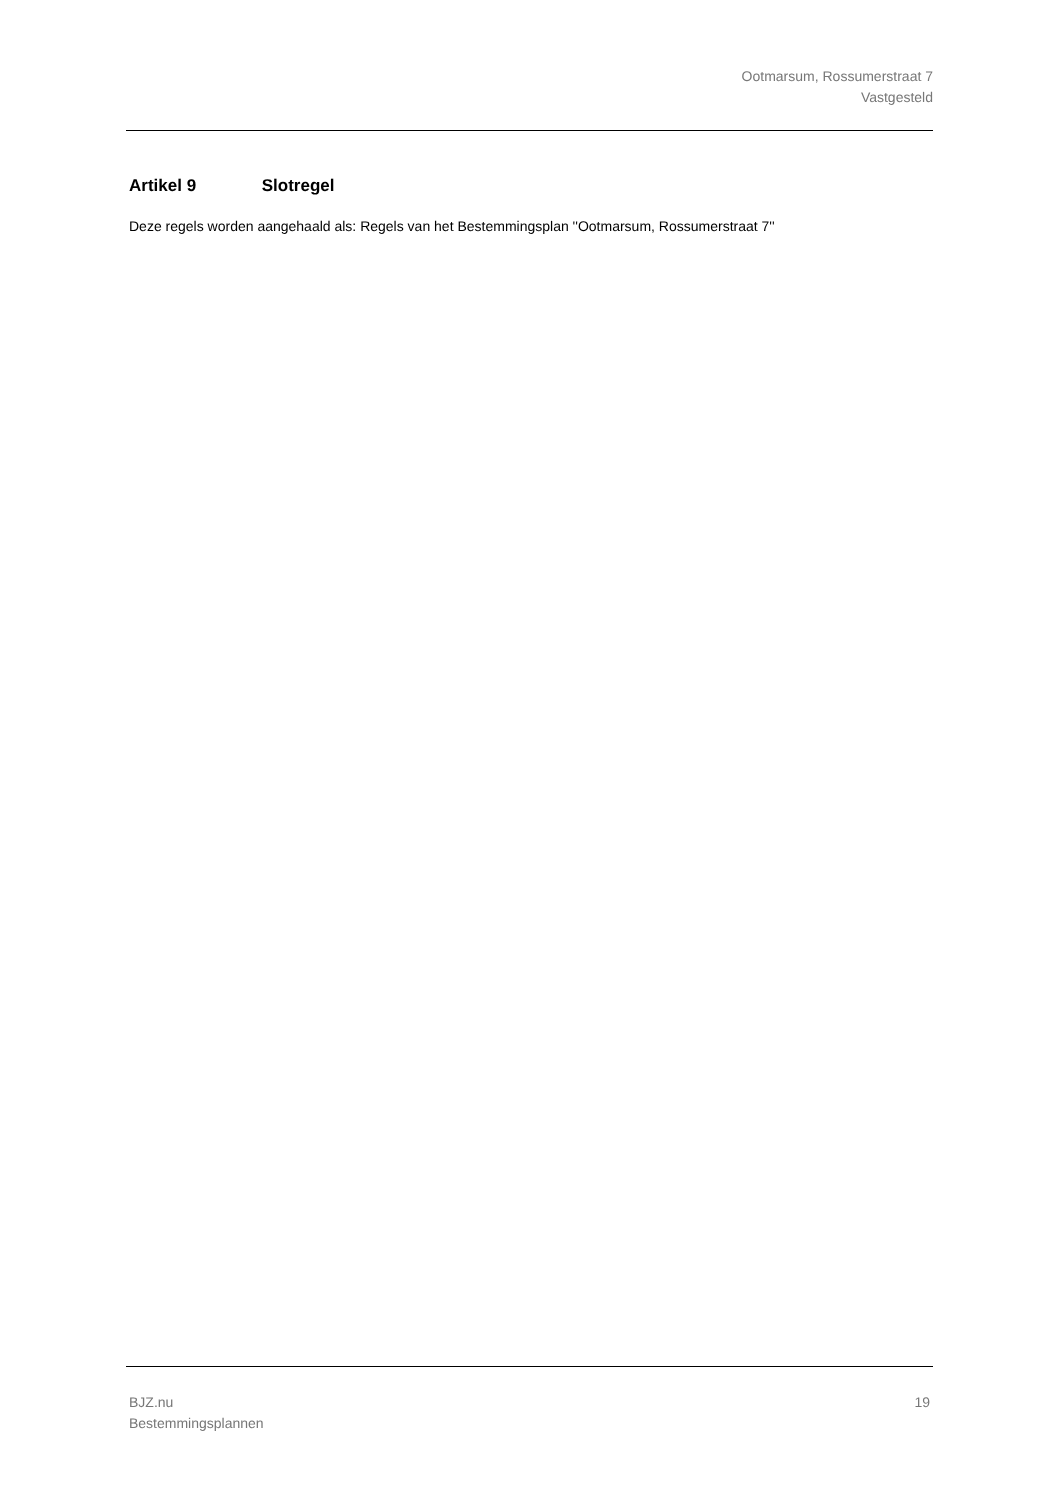Ootmarsum, Rossumerstraat 7
Vastgesteld
Artikel 9 Slotregel
Deze regels worden aangehaald als: Regels van het Bestemmingsplan ''Ootmarsum, Rossumerstraat 7''
BJZ.nu
Bestemmingsplannen
19